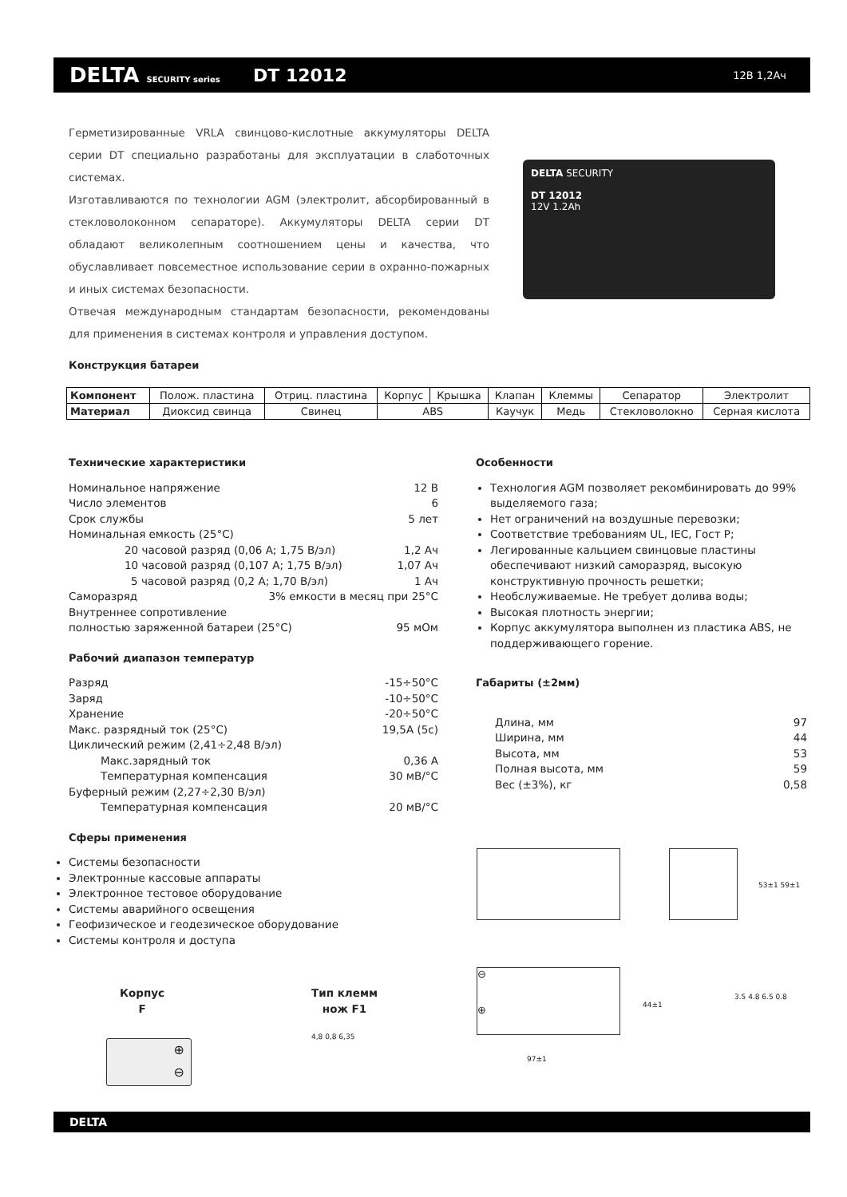DELTA SECURITY series
DT 12012
12В 1,2Ач
Герметизированные VRLA свинцово-кислотные аккумуляторы DELTA серии DT специально разработаны для эксплуатации в слаботочных системах.
Изготавливаются по технологии AGM (электролит, абсорбированный в стекловолоконном сепараторе). Аккумуляторы DELTA серии DT обладают великолепным соотношением цены и качества, что обуславливает повсеместное использование серии в охранно-пожарных и иных системах безопасности.
Отвечая международным стандартам безопасности, рекомендованы для применения в системах контроля и управления доступом.
DELTA SECURITY
DT 12012
12V 1.2Ah
Конструкция батареи
| Компонент | Полож. пластина | Отриц. пластина | Корпус | Крышка | Клапан | Клеммы | Сепаратор | Электролит |
| Материал | Диоксид свинца | Свинец | ABS | | Каучук | Медь | Стекловолокно | Серная кислота |
Технические характеристики
Номинальное напряжение 12 В
Число элементов 6
Срок службы 5 лет
Номинальная емкость (25°С)
20 часовой разряд (0,06 А; 1,75 В/эл) 1,2 Ач
10 часовой разряд (0,107 А; 1,75 В/эл) 1,07 Ач
5 часовой разряд (0,2 А; 1,70 В/эл) 1 Ач
Саморазряд 3% емкости в месяц при 25°С
Внутреннее сопротивление
полностью заряженной батареи (25°С) 95 мОм
Рабочий диапазон температур
Разряд -15÷50°С
Заряд -10÷50°С
Хранение -20÷50°С
Макс. разрядный ток (25°С) 19,5А (5с)
Циклический режим (2,41÷2,48 В/эл)
Макс.зарядный ток 0,36 А
Температурная компенсация 30 мВ/°С
Буферный режим (2,27÷2,30 В/эл)
Температурная компенсация 20 мВ/°С
Сферы применения
Системы безопасности
Электронные кассовые аппараты
Электронное тестовое оборудование
Системы аварийного освещения
Геофизическое и геодезическое оборудование
Системы контроля и доступа
Особенности
Технология AGM позволяет рекомбинировать до 99% выделяемого газа;
Нет ограничений на воздушные перевозки;
Соответствие требованиям UL, IEC, Гост Р;
Легированные кальцием свинцовые пластины обеспечивают низкий саморазряд, высокую конструктивную прочность решетки;
Необслуживаемые. Не требует долива воды;
Высокая плотность энергии;
Корпус аккумулятора выполнен из пластика ABS, не поддерживающего горение.
Габариты (±2мм)
Длина, мм 97
Ширина, мм 44
Высота, мм 53
Полная высота, мм 59
Вес (±3%), кг 0,58
53±1 59±1
⊖
⊕
44±1
97±1
3.5 4.8 6.5 0.8
Корпус
F
Тип клемм
нож F1
⊕
⊖
4,8 0,8 6,35
DELTA